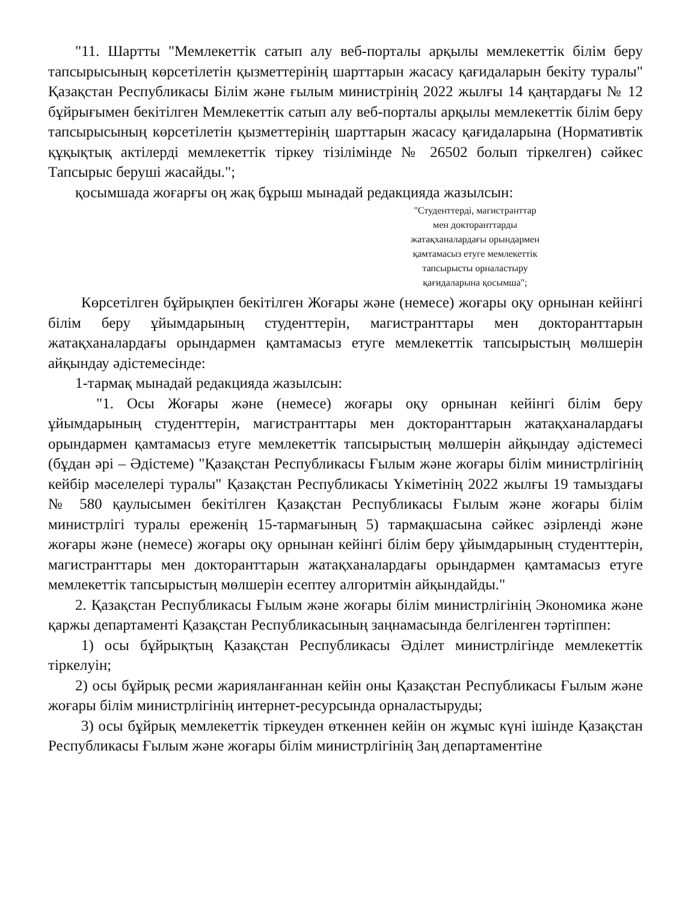"11. Шартты "Мемлекеттік сатып алу веб-порталы арқылы мемлекеттік білім беру тапсырысының көрсетілетін қызметтерінің шарттарын жасасу қағидаларын бекіту туралы" Қазақстан Республикасы Білім және ғылым министрінің 2022 жылғы 14 қаңтардағы № 12 бұйрығымен бекітілген Мемлекеттік сатып алу веб-порталы арқылы мемлекеттік білім беру тапсырысының көрсетілетін қызметтерінің шарттарын жасасу қағидаларына (Нормативтік құқықтық актілерді мемлекеттік тіркеу тізілімінде № 26502 болып тіркелген) сәйкес Тапсырыс беруші жасайды.";
қосымшада жоғарғы оң жақ бұрыш мынадай редакцияда жазылсын:
"Студенттерді, магистранттар
мен докторанттарды
жатақханалардағы орындармен
қамтамасыз етуге мемлекеттік
тапсырысты орналастыру
қағидаларына қосымша";
Көрсетілген бұйрықпен бекітілген Жоғары және (немесе) жоғары оқу орнынан кейінгі білім беру ұйымдарының студенттерін, магистранттары мен докторанттарын жатақханалардағы орындармен қамтамасыз етуге мемлекеттік тапсырыстың мөлшерін айқындау әдістемесінде:
1-тармақ мынадай редакцияда жазылсын:
"1. Осы Жоғары және (немесе) жоғары оқу орнынан кейінгі білім беру ұйымдарының студенттерін, магистранттары мен докторанттарын жатақханалардағы орындармен қамтамасыз етуге мемлекеттік тапсырыстың мөлшерін айқындау әдістемесі (бұдан әрі – Әдістеме) "Қазақстан Республикасы Ғылым және жоғары білім министрлігінің кейбір мәселелері туралы" Қазақстан Республикасы Үкіметінің 2022 жылғы 19 тамыздағы № 580 қаулысымен бекітілген Қазақстан Республикасы Ғылым және жоғары білім министрлігі туралы ереженің 15-тармағының 5) тармақшасына сәйкес әзірленді және жоғары және (немесе) жоғары оқу орнынан кейінгі білім беру ұйымдарының студенттерін, магистранттары мен докторанттарын жатақханалардағы орындармен қамтамасыз етуге мемлекеттік тапсырыстың мөлшерін есептеу алгоритмін айқындайды."
2. Қазақстан Республикасы Ғылым және жоғары білім министрлігінің Экономика және қаржы департаменті Қазақстан Республикасының заңнамасында белгіленген тәртіппен:
1) осы бұйрықтың Қазақстан Республикасы Әділет министрлігінде мемлекеттік тіркелуін;
2) осы бұйрық ресми жарияланғаннан кейін оны Қазақстан Республикасы Ғылым және жоғары білім министрлігінің интернет-ресурсында орналастыруды;
3) осы бұйрық мемлекеттік тіркеуден өткеннен кейін он жұмыс күні ішінде Қазақстан Республикасы Ғылым және жоғары білім министрлігінің Заң департаментіне